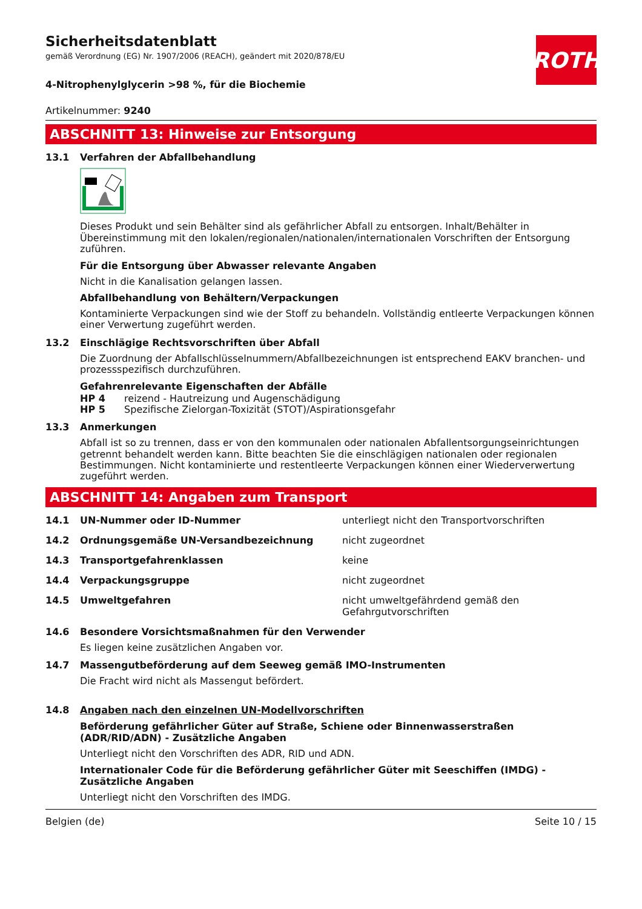ROTH
Sicherheitsdatenblatt
gemäß Verordnung (EG) Nr. 1907/2006 (REACH), geändert mit 2020/878/EU
4-Nitrophenylglycerin >98 %, für die Biochemie
Artikelnummer: 9240
ABSCHNITT 13: Hinweise zur Entsorgung
13.1 Verfahren der Abfallbehandlung
Dieses Produkt und sein Behälter sind als gefährlicher Abfall zu entsorgen. Inhalt/Behälter in Übereinstimmung mit den lokalen/regionalen/nationalen/internationalen Vorschriften der Entsorgung zuführen.
Für die Entsorgung über Abwasser relevante Angaben
Nicht in die Kanalisation gelangen lassen.
Abfallbehandlung von Behältern/Verpackungen
Kontaminierte Verpackungen sind wie der Stoff zu behandeln. Vollständig entleerte Verpackungen können einer Verwertung zugeführt werden.
13.2 Einschlägige Rechtsvorschriften über Abfall
Die Zuordnung der Abfallschlüsselnummern/Abfallbezeichnungen ist entsprechend EAKV branchen- und prozessspezifisch durchzuführen.
Gefahrenrelevante Eigenschaften der Abfälle
HP 4 reizend - Hautreizung und Augenschädigung
HP 5 Spezifische Zielorgan-Toxizität (STOT)/Aspirationsgefahr
13.3 Anmerkungen
Abfall ist so zu trennen, dass er von den kommunalen oder nationalen Abfallentsorgungseinrichtungen getrennt behandelt werden kann. Bitte beachten Sie die einschlägigen nationalen oder regionalen Bestimmungen. Nicht kontaminierte und restentleerte Verpackungen können einer Wiederverwertung zugeführt werden.
ABSCHNITT 14: Angaben zum Transport
14.1 UN-Nummer oder ID-Nummer unterliegt nicht den Transportvorschriften
14.2 Ordnungsgemäße UN-Versandbezeichnung nicht zugeordnet
14.3 Transportgefahrenklassen keine
14.4 Verpackungsgruppe nicht zugeordnet
14.5 Umweltgefahren nicht umweltgefährdend gemäß den Gefahrgutvorschriften
14.6 Besondere Vorsichtsmaßnahmen für den Verwender
Es liegen keine zusätzlichen Angaben vor.
14.7 Massengutbeförderung auf dem Seeweg gemäß IMO-Instrumenten
Die Fracht wird nicht als Massengut befördert.
14.8 Angaben nach den einzelnen UN-Modellvorschriften
Beförderung gefährlicher Güter auf Straße, Schiene oder Binnenwasserstraßen (ADR/RID/ADN) - Zusätzliche Angaben
Unterliegt nicht den Vorschriften des ADR, RID und ADN.
Internationaler Code für die Beförderung gefährlicher Güter mit Seeschiffen (IMDG) - Zusätzliche Angaben
Unterliegt nicht den Vorschriften des IMDG.
Belgien (de) Seite 10 / 15